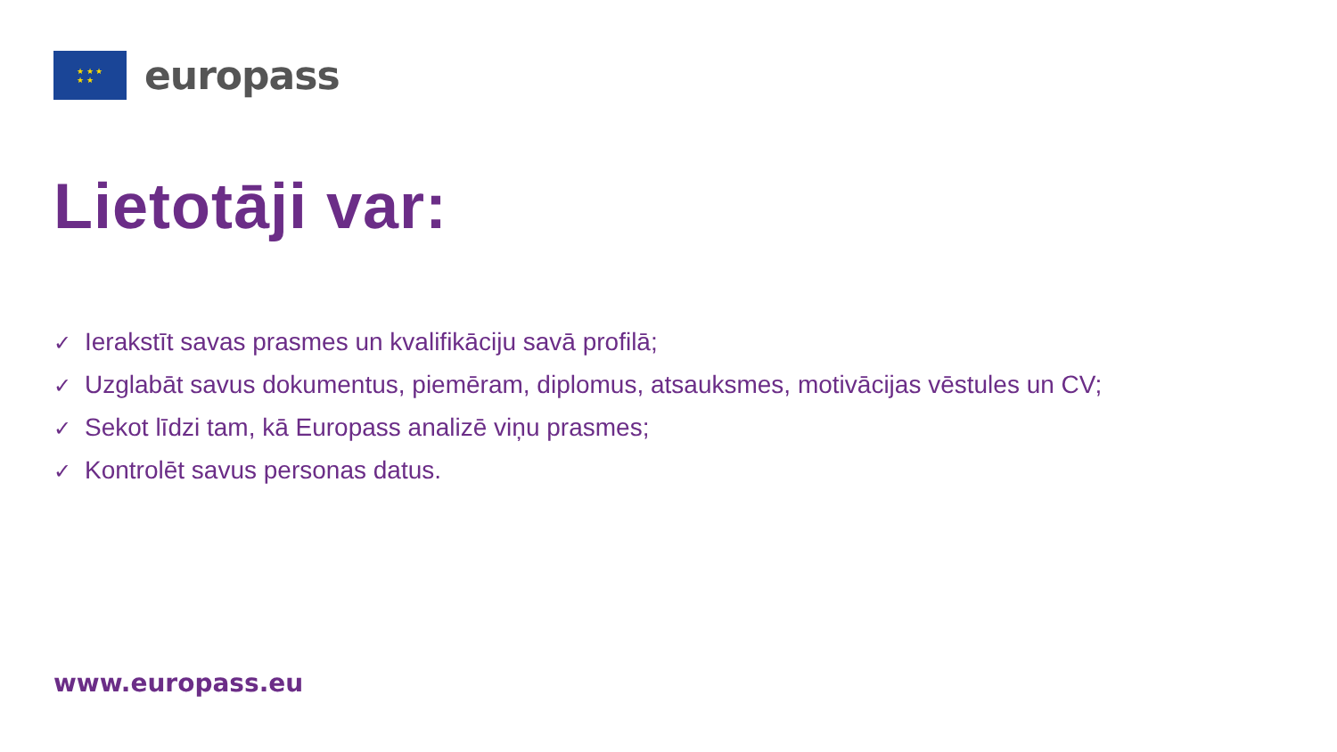★ ★ ★
★ ★
europass
Lietotāji var:
✓ Ierakstīt savas prasmes un kvalifikāciju savā profilā;
✓ Uzglabāt savus dokumentus, piemēram, diplomus, atsauksmes, motivācijas vēstules un CV;
✓ Sekot līdzi tam, kā Europass analizē viņu prasmes;
✓ Kontrolēt savus personas datus.
www.europass.eu